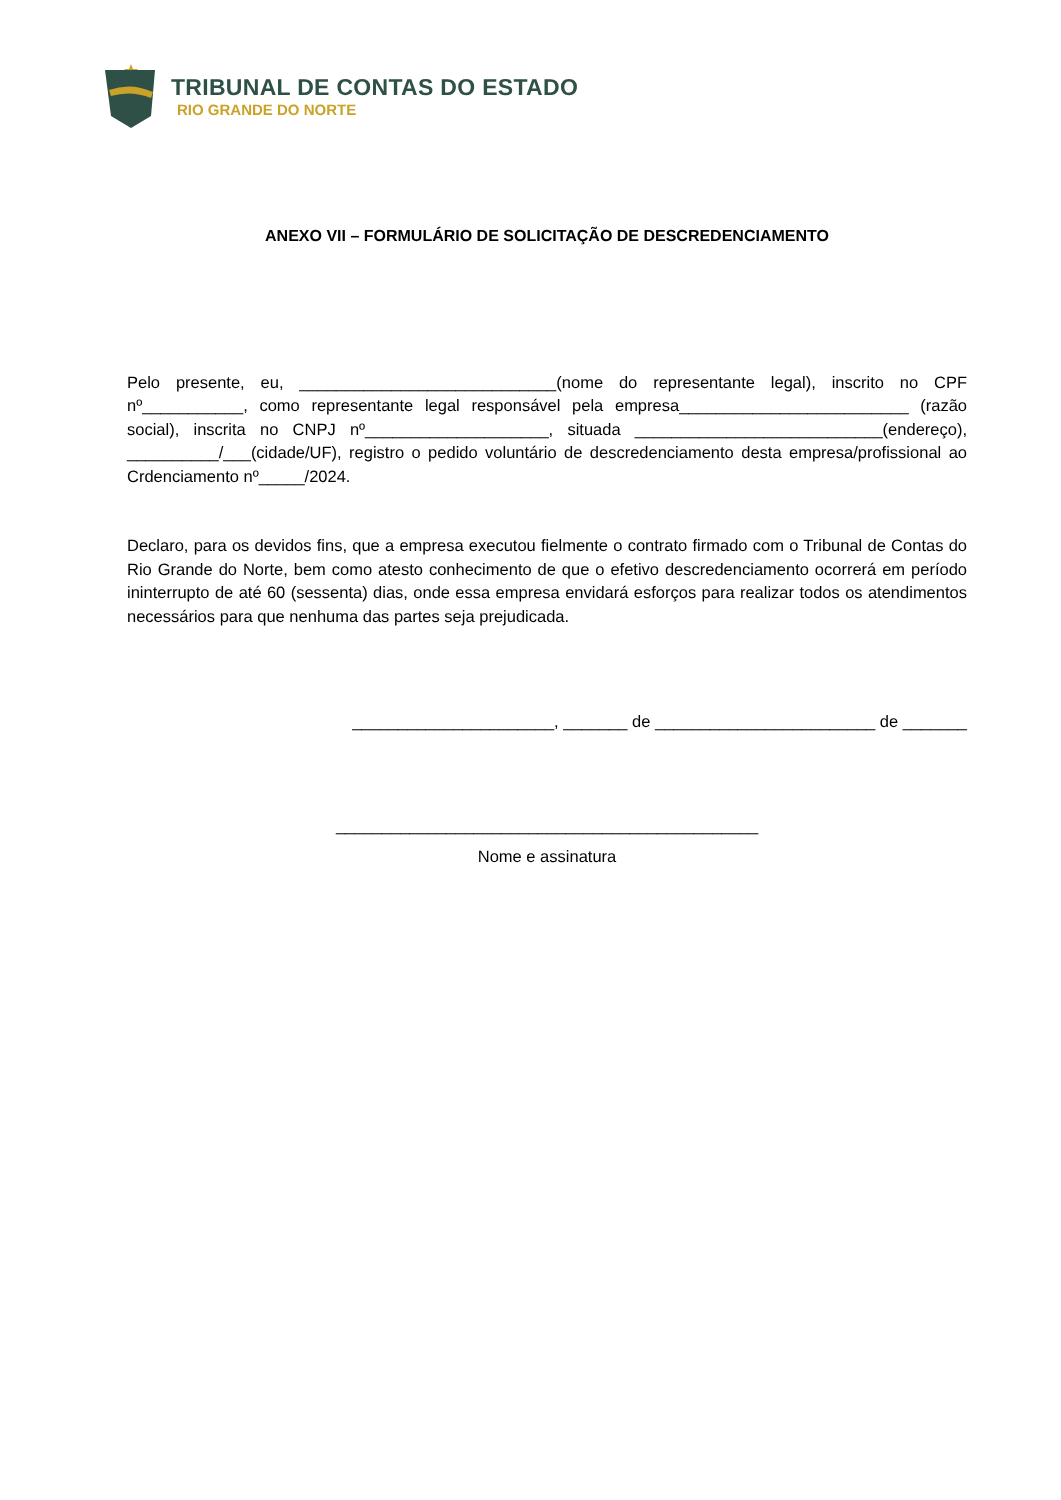TRIBUNAL DE CONTAS DO ESTADO
RIO GRANDE DO NORTE
ANEXO VII – FORMULÁRIO DE SOLICITAÇÃO DE DESCREDENCIAMENTO
Pelo presente, eu, ____________________________(nome do representante legal), inscrito no CPF nº___________, como representante legal responsável pela empresa_________________________ (razão social), inscrita no CNPJ nº____________________, situada ___________________________(endereço), __________/___(cidade/UF), registro o pedido voluntário de descredenciamento desta empresa/profissional ao Crdenciamento nº_____/2024.
Declaro, para os devidos fins, que a empresa executou fielmente o contrato firmado com o Tribunal de Contas do Rio Grande do Norte, bem como atesto conhecimento de que o efetivo descredenciamento ocorrerá em período ininterrupto de até 60 (sessenta) dias, onde essa empresa envidará esforços para realizar todos os atendimentos necessários para que nenhuma das partes seja prejudicada.
______________________, _______ de ________________________ de _______
______________________________________________
Nome e assinatura